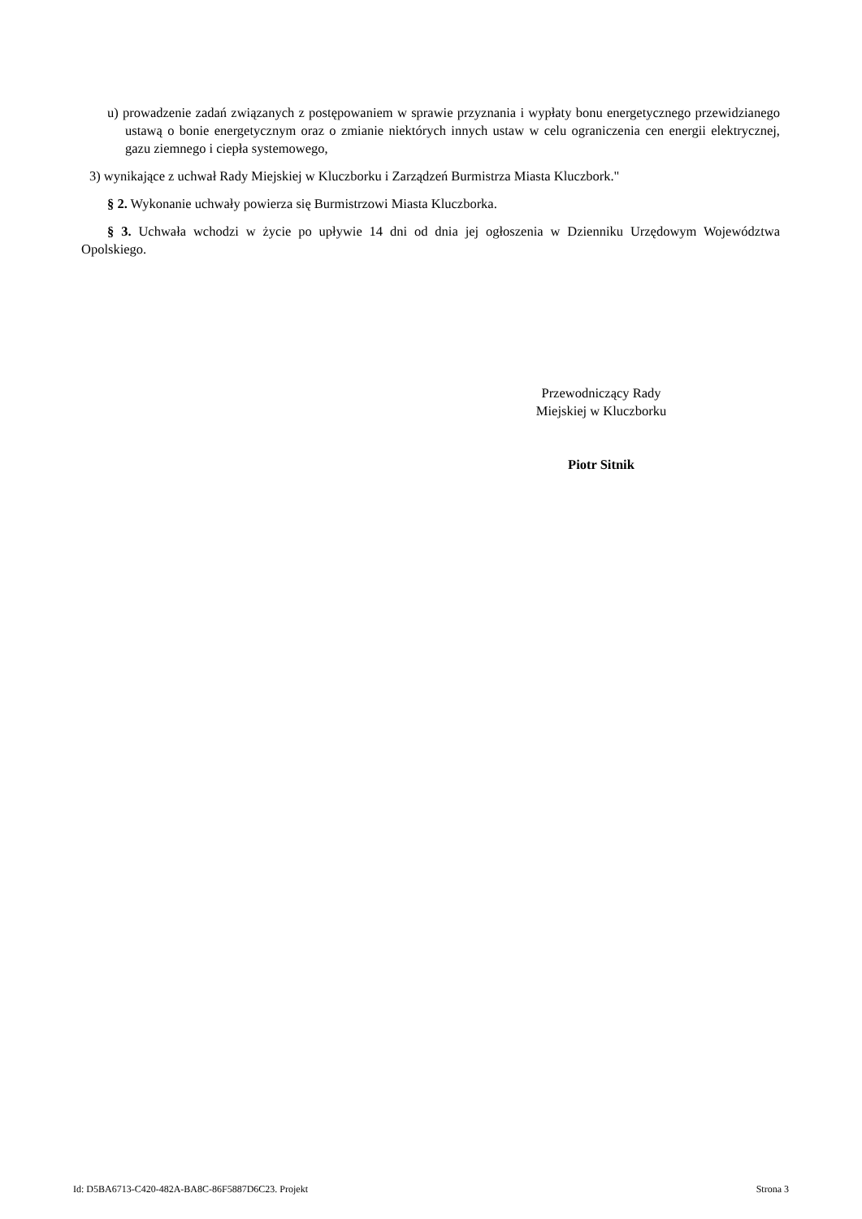u) prowadzenie zadań związanych z postępowaniem w sprawie przyznania i wypłaty bonu energetycznego przewidzianego ustawą o bonie energetycznym oraz o zmianie niektórych innych ustaw w celu ograniczenia cen energii elektrycznej, gazu ziemnego i ciepła systemowego,
3) wynikające z uchwał Rady Miejskiej w Kluczborku i Zarządzeń Burmistrza Miasta Kluczbork."
§ 2. Wykonanie uchwały powierza się Burmistrzowi Miasta Kluczborka.
§ 3. Uchwała wchodzi w życie po upływie 14 dni od dnia jej ogłoszenia w Dzienniku Urzędowym Województwa Opolskiego.
Przewodniczący Rady
Miejskiej w Kluczborku
Piotr Sitnik
Id: D5BA6713-C420-482A-BA8C-86F5887D6C23. Projekt Strona 3